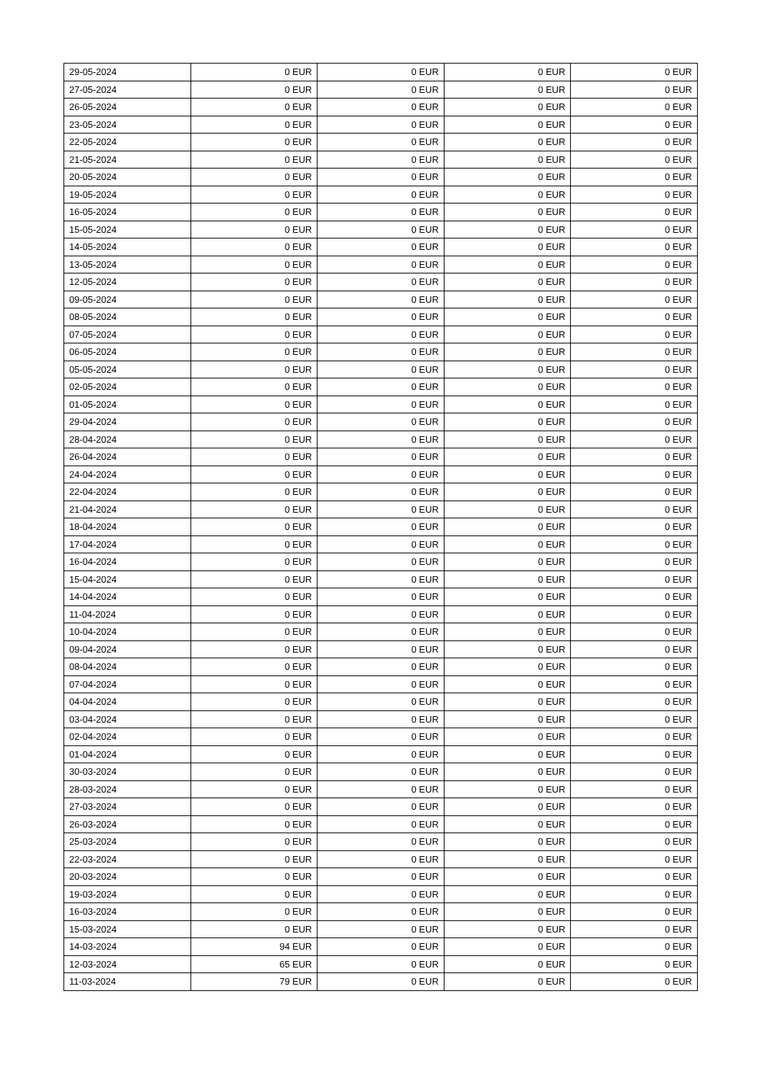| 29-05-2024 | 0 EUR | 0 EUR | 0 EUR | 0 EUR |
| 27-05-2024 | 0 EUR | 0 EUR | 0 EUR | 0 EUR |
| 26-05-2024 | 0 EUR | 0 EUR | 0 EUR | 0 EUR |
| 23-05-2024 | 0 EUR | 0 EUR | 0 EUR | 0 EUR |
| 22-05-2024 | 0 EUR | 0 EUR | 0 EUR | 0 EUR |
| 21-05-2024 | 0 EUR | 0 EUR | 0 EUR | 0 EUR |
| 20-05-2024 | 0 EUR | 0 EUR | 0 EUR | 0 EUR |
| 19-05-2024 | 0 EUR | 0 EUR | 0 EUR | 0 EUR |
| 16-05-2024 | 0 EUR | 0 EUR | 0 EUR | 0 EUR |
| 15-05-2024 | 0 EUR | 0 EUR | 0 EUR | 0 EUR |
| 14-05-2024 | 0 EUR | 0 EUR | 0 EUR | 0 EUR |
| 13-05-2024 | 0 EUR | 0 EUR | 0 EUR | 0 EUR |
| 12-05-2024 | 0 EUR | 0 EUR | 0 EUR | 0 EUR |
| 09-05-2024 | 0 EUR | 0 EUR | 0 EUR | 0 EUR |
| 08-05-2024 | 0 EUR | 0 EUR | 0 EUR | 0 EUR |
| 07-05-2024 | 0 EUR | 0 EUR | 0 EUR | 0 EUR |
| 06-05-2024 | 0 EUR | 0 EUR | 0 EUR | 0 EUR |
| 05-05-2024 | 0 EUR | 0 EUR | 0 EUR | 0 EUR |
| 02-05-2024 | 0 EUR | 0 EUR | 0 EUR | 0 EUR |
| 01-05-2024 | 0 EUR | 0 EUR | 0 EUR | 0 EUR |
| 29-04-2024 | 0 EUR | 0 EUR | 0 EUR | 0 EUR |
| 28-04-2024 | 0 EUR | 0 EUR | 0 EUR | 0 EUR |
| 26-04-2024 | 0 EUR | 0 EUR | 0 EUR | 0 EUR |
| 24-04-2024 | 0 EUR | 0 EUR | 0 EUR | 0 EUR |
| 22-04-2024 | 0 EUR | 0 EUR | 0 EUR | 0 EUR |
| 21-04-2024 | 0 EUR | 0 EUR | 0 EUR | 0 EUR |
| 18-04-2024 | 0 EUR | 0 EUR | 0 EUR | 0 EUR |
| 17-04-2024 | 0 EUR | 0 EUR | 0 EUR | 0 EUR |
| 16-04-2024 | 0 EUR | 0 EUR | 0 EUR | 0 EUR |
| 15-04-2024 | 0 EUR | 0 EUR | 0 EUR | 0 EUR |
| 14-04-2024 | 0 EUR | 0 EUR | 0 EUR | 0 EUR |
| 11-04-2024 | 0 EUR | 0 EUR | 0 EUR | 0 EUR |
| 10-04-2024 | 0 EUR | 0 EUR | 0 EUR | 0 EUR |
| 09-04-2024 | 0 EUR | 0 EUR | 0 EUR | 0 EUR |
| 08-04-2024 | 0 EUR | 0 EUR | 0 EUR | 0 EUR |
| 07-04-2024 | 0 EUR | 0 EUR | 0 EUR | 0 EUR |
| 04-04-2024 | 0 EUR | 0 EUR | 0 EUR | 0 EUR |
| 03-04-2024 | 0 EUR | 0 EUR | 0 EUR | 0 EUR |
| 02-04-2024 | 0 EUR | 0 EUR | 0 EUR | 0 EUR |
| 01-04-2024 | 0 EUR | 0 EUR | 0 EUR | 0 EUR |
| 30-03-2024 | 0 EUR | 0 EUR | 0 EUR | 0 EUR |
| 28-03-2024 | 0 EUR | 0 EUR | 0 EUR | 0 EUR |
| 27-03-2024 | 0 EUR | 0 EUR | 0 EUR | 0 EUR |
| 26-03-2024 | 0 EUR | 0 EUR | 0 EUR | 0 EUR |
| 25-03-2024 | 0 EUR | 0 EUR | 0 EUR | 0 EUR |
| 22-03-2024 | 0 EUR | 0 EUR | 0 EUR | 0 EUR |
| 20-03-2024 | 0 EUR | 0 EUR | 0 EUR | 0 EUR |
| 19-03-2024 | 0 EUR | 0 EUR | 0 EUR | 0 EUR |
| 16-03-2024 | 0 EUR | 0 EUR | 0 EUR | 0 EUR |
| 15-03-2024 | 0 EUR | 0 EUR | 0 EUR | 0 EUR |
| 14-03-2024 | 94 EUR | 0 EUR | 0 EUR | 0 EUR |
| 12-03-2024 | 65 EUR | 0 EUR | 0 EUR | 0 EUR |
| 11-03-2024 | 79 EUR | 0 EUR | 0 EUR | 0 EUR |